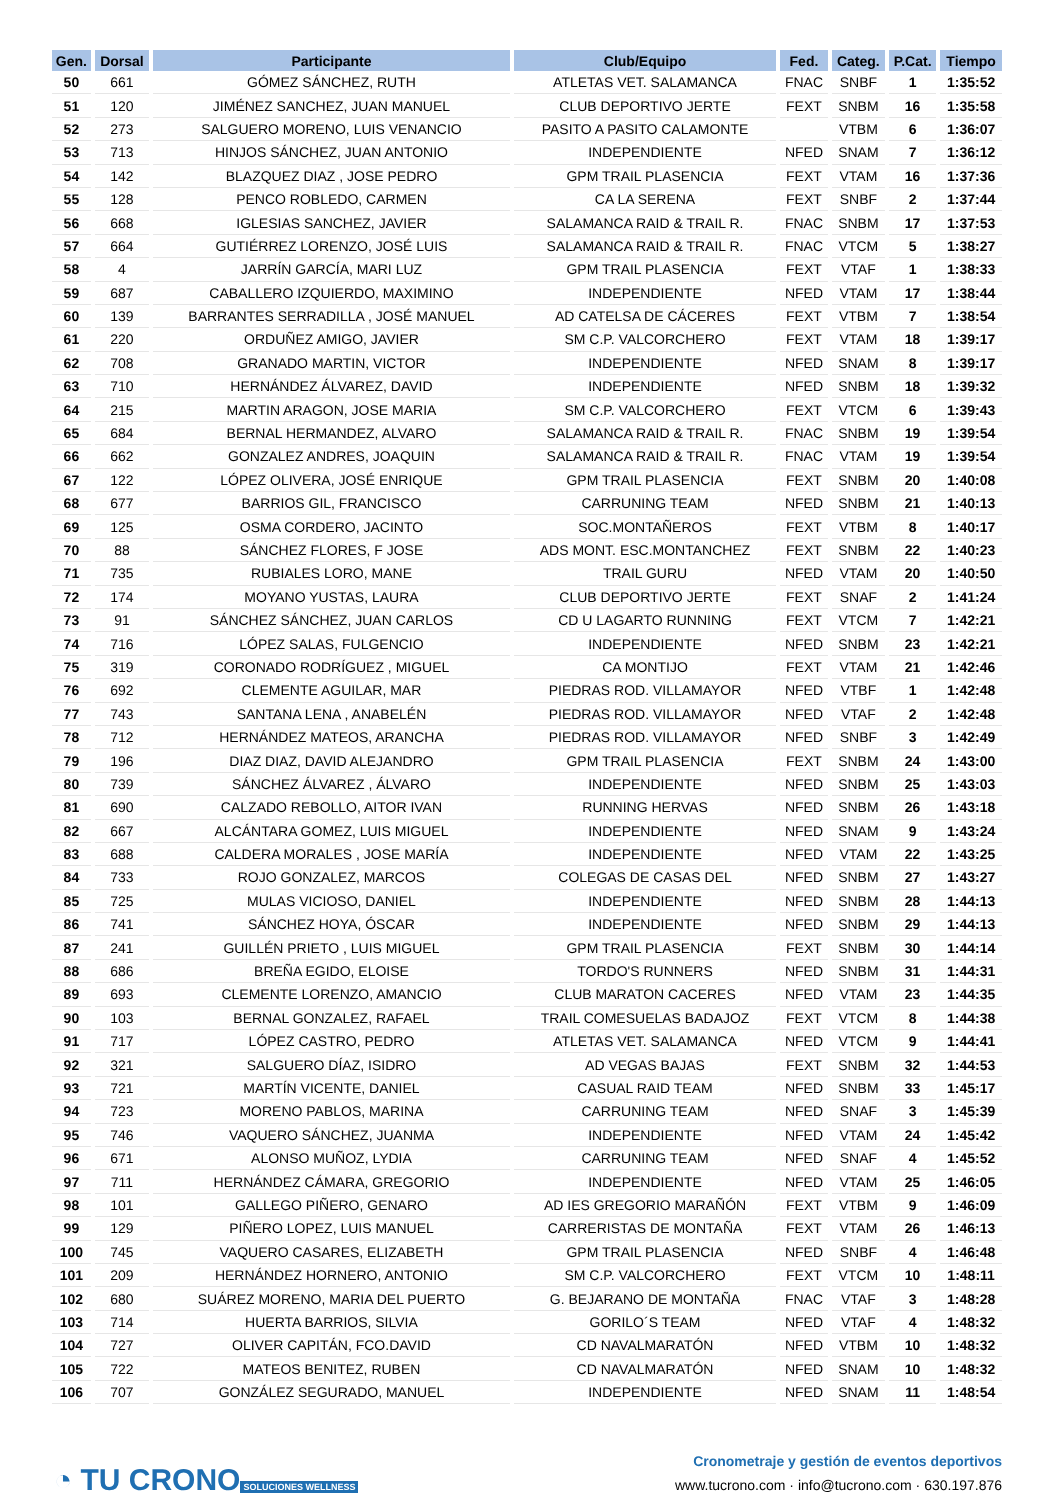| Gen. | Dorsal | Participante | Club/Equipo | Fed. | Categ. | P.Cat. | Tiempo |
| --- | --- | --- | --- | --- | --- | --- | --- |
| 50 | 661 | GÓMEZ SÁNCHEZ, RUTH | ATLETAS VET. SALAMANCA | FNAC | SNBF | 1 | 1:35:52 |
| 51 | 120 | JIMÉNEZ SANCHEZ, JUAN MANUEL | CLUB DEPORTIVO JERTE | FEXT | SNBM | 16 | 1:35:58 |
| 52 | 273 | SALGUERO MORENO, LUIS VENANCIO | PASITO A PASITO CALAMONTE | | VTBM | 6 | 1:36:07 |
| 53 | 713 | HINJOS SÁNCHEZ, JUAN ANTONIO | INDEPENDIENTE | NFED | SNAM | 7 | 1:36:12 |
| 54 | 142 | BLAZQUEZ DIAZ , JOSE PEDRO | GPM TRAIL PLASENCIA | FEXT | VTAM | 16 | 1:37:36 |
| 55 | 128 | PENCO ROBLEDO, CARMEN | CA LA SERENA | FEXT | SNBF | 2 | 1:37:44 |
| 56 | 668 | IGLESIAS SANCHEZ, JAVIER | SALAMANCA RAID & TRAIL R. | FNAC | SNBM | 17 | 1:37:53 |
| 57 | 664 | GUTIÉRREZ LORENZO, JOSÉ LUIS | SALAMANCA RAID & TRAIL R. | FNAC | VTCM | 5 | 1:38:27 |
| 58 | 4 | JARRÍN GARCÍA, MARI LUZ | GPM TRAIL PLASENCIA | FEXT | VTAF | 1 | 1:38:33 |
| 59 | 687 | CABALLERO IZQUIERDO, MAXIMINO | INDEPENDIENTE | NFED | VTAM | 17 | 1:38:44 |
| 60 | 139 | BARRANTES SERRADILLA , JOSÉ MANUEL | AD CATELSA DE CÁCERES | FEXT | VTBM | 7 | 1:38:54 |
| 61 | 220 | ORDUÑEZ AMIGO, JAVIER | SM C.P. VALCORCHERO | FEXT | VTAM | 18 | 1:39:17 |
| 62 | 708 | GRANADO MARTIN, VICTOR | INDEPENDIENTE | NFED | SNAM | 8 | 1:39:17 |
| 63 | 710 | HERNÁNDEZ ÁLVAREZ, DAVID | INDEPENDIENTE | NFED | SNBM | 18 | 1:39:32 |
| 64 | 215 | MARTIN ARAGON, JOSE MARIA | SM C.P. VALCORCHERO | FEXT | VTCM | 6 | 1:39:43 |
| 65 | 684 | BERNAL HERMANDEZ, ALVARO | SALAMANCA RAID & TRAIL R. | FNAC | SNBM | 19 | 1:39:54 |
| 66 | 662 | GONZALEZ ANDRES, JOAQUIN | SALAMANCA RAID & TRAIL R. | FNAC | VTAM | 19 | 1:39:54 |
| 67 | 122 | LÓPEZ OLIVERA, JOSÉ ENRIQUE | GPM TRAIL PLASENCIA | FEXT | SNBM | 20 | 1:40:08 |
| 68 | 677 | BARRIOS GIL, FRANCISCO | CARRUNING TEAM | NFED | SNBM | 21 | 1:40:13 |
| 69 | 125 | OSMA CORDERO, JACINTO | SOC.MONTAÑEROS | FEXT | VTBM | 8 | 1:40:17 |
| 70 | 88 | SÁNCHEZ FLORES, F JOSE | ADS MONT. ESC.MONTANCHEZ | FEXT | SNBM | 22 | 1:40:23 |
| 71 | 735 | RUBIALES LORO, MANE | TRAIL GURU | NFED | VTAM | 20 | 1:40:50 |
| 72 | 174 | MOYANO YUSTAS, LAURA | CLUB DEPORTIVO JERTE | FEXT | SNAF | 2 | 1:41:24 |
| 73 | 91 | SÁNCHEZ SÁNCHEZ, JUAN CARLOS | CD U LAGARTO RUNNING | FEXT | VTCM | 7 | 1:42:21 |
| 74 | 716 | LÓPEZ SALAS, FULGENCIO | INDEPENDIENTE | NFED | SNBM | 23 | 1:42:21 |
| 75 | 319 | CORONADO RODRÍGUEZ , MIGUEL | CA MONTIJO | FEXT | VTAM | 21 | 1:42:46 |
| 76 | 692 | CLEMENTE AGUILAR, MAR | PIEDRAS ROD. VILLAMAYOR | NFED | VTBF | 1 | 1:42:48 |
| 77 | 743 | SANTANA LENA , ANABELÉN | PIEDRAS ROD. VILLAMAYOR | NFED | VTAF | 2 | 1:42:48 |
| 78 | 712 | HERNÁNDEZ MATEOS, ARANCHA | PIEDRAS ROD. VILLAMAYOR | NFED | SNBF | 3 | 1:42:49 |
| 79 | 196 | DIAZ DIAZ, DAVID ALEJANDRO | GPM TRAIL PLASENCIA | FEXT | SNBM | 24 | 1:43:00 |
| 80 | 739 | SÁNCHEZ ÁLVAREZ , ÁLVARO | INDEPENDIENTE | NFED | SNBM | 25 | 1:43:03 |
| 81 | 690 | CALZADO REBOLLO, AITOR IVAN | RUNNING HERVAS | NFED | SNBM | 26 | 1:43:18 |
| 82 | 667 | ALCÁNTARA GOMEZ, LUIS MIGUEL | INDEPENDIENTE | NFED | SNAM | 9 | 1:43:24 |
| 83 | 688 | CALDERA MORALES , JOSE MARÍA | INDEPENDIENTE | NFED | VTAM | 22 | 1:43:25 |
| 84 | 733 | ROJO GONZALEZ, MARCOS | COLEGAS DE CASAS DEL | NFED | SNBM | 27 | 1:43:27 |
| 85 | 725 | MULAS VICIOSO, DANIEL | INDEPENDIENTE | NFED | SNBM | 28 | 1:44:13 |
| 86 | 741 | SÁNCHEZ HOYA, ÓSCAR | INDEPENDIENTE | NFED | SNBM | 29 | 1:44:13 |
| 87 | 241 | GUILLÉN PRIETO , LUIS MIGUEL | GPM TRAIL PLASENCIA | FEXT | SNBM | 30 | 1:44:14 |
| 88 | 686 | BREÑA EGIDO, ELOISE | TORDO'S RUNNERS | NFED | SNBM | 31 | 1:44:31 |
| 89 | 693 | CLEMENTE LORENZO, AMANCIO | CLUB MARATON CACERES | NFED | VTAM | 23 | 1:44:35 |
| 90 | 103 | BERNAL GONZALEZ, RAFAEL | TRAIL COMESUELAS BADAJOZ | FEXT | VTCM | 8 | 1:44:38 |
| 91 | 717 | LÓPEZ CASTRO, PEDRO | ATLETAS VET. SALAMANCA | NFED | VTCM | 9 | 1:44:41 |
| 92 | 321 | SALGUERO DÍAZ, ISIDRO | AD VEGAS BAJAS | FEXT | SNBM | 32 | 1:44:53 |
| 93 | 721 | MARTÍN VICENTE, DANIEL | CASUAL RAID TEAM | NFED | SNBM | 33 | 1:45:17 |
| 94 | 723 | MORENO PABLOS, MARINA | CARRUNING TEAM | NFED | SNAF | 3 | 1:45:39 |
| 95 | 746 | VAQUERO SÁNCHEZ, JUANMA | INDEPENDIENTE | NFED | VTAM | 24 | 1:45:42 |
| 96 | 671 | ALONSO MUÑOZ, LYDIA | CARRUNING TEAM | NFED | SNAF | 4 | 1:45:52 |
| 97 | 711 | HERNÁNDEZ CÁMARA, GREGORIO | INDEPENDIENTE | NFED | VTAM | 25 | 1:46:05 |
| 98 | 101 | GALLEGO PIÑERO, GENARO | AD IES GREGORIO MARAÑÓN | FEXT | VTBM | 9 | 1:46:09 |
| 99 | 129 | PIÑERO LOPEZ, LUIS MANUEL | CARRERISTAS DE MONTAÑA | FEXT | VTAM | 26 | 1:46:13 |
| 100 | 745 | VAQUERO CASARES, ELIZABETH | GPM TRAIL PLASENCIA | NFED | SNBF | 4 | 1:46:48 |
| 101 | 209 | HERNÁNDEZ HORNERO, ANTONIO | SM C.P. VALCORCHERO | FEXT | VTCM | 10 | 1:48:11 |
| 102 | 680 | SUÁREZ MORENO, MARIA DEL PUERTO | G. BEJARANO DE MONTAÑA | FNAC | VTAF | 3 | 1:48:28 |
| 103 | 714 | HUERTA BARRIOS, SILVIA | GORILO´S TEAM | NFED | VTAF | 4 | 1:48:32 |
| 104 | 727 | OLIVER CAPITÁN, FCO.DAVID | CD NAVALMARATÓN | NFED | VTBM | 10 | 1:48:32 |
| 105 | 722 | MATEOS BENITEZ, RUBEN | CD NAVALMARATÓN | NFED | SNAM | 10 | 1:48:32 |
| 106 | 707 | GONZÁLEZ SEGURADO, MANUEL | INDEPENDIENTE | NFED | SNAM | 11 | 1:48:54 |
◔ TU CRONO
SOLUCIONES WELLNESS
Cronometraje y gestión de eventos deportivos
www.tucrono.com · info@tucrono.com · 630.197.876